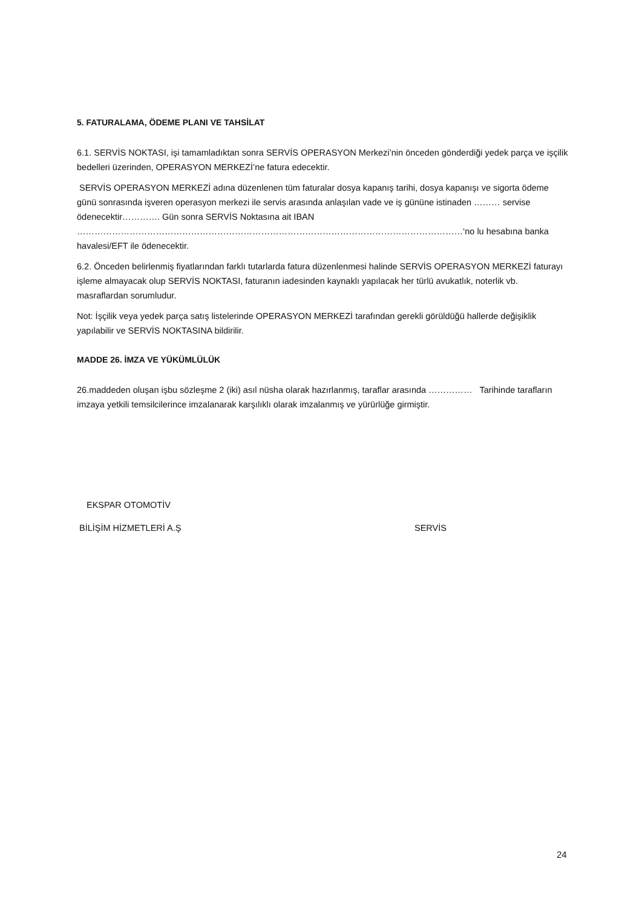5. FATURALAMA, ÖDEME PLANI VE TAHSİLAT
6.1. SERVİS NOKTASI, işi tamamladıktan sonra SERVİS OPERASYON Merkezi’nin önceden gönderdiği yedek parça ve işçilik bedelleri üzerinden, OPERASYON MERKEZİ’ne fatura edecektir.
SERVİS OPERASYON MERKEZİ adına düzenlenen tüm faturalar dosya kapanış tarihi, dosya kapanışı ve sigorta ödeme günü sonrasında işveren operasyon merkezi ile servis arasında anlaşılan vade ve iş gününe istinaden ……… servise ödenecektir…………. Gün sonra SERVİS Noktasına ait IBAN ……………………………………………………………………………………………………………………‘no lu hesabına banka havalesi/EFT ile ödenecektir.
6.2. Önceden belirlenmiş fiyatlarından farklı tutarlarda fatura düzenlenmesi halinde SERVİS OPERASYON MERKEZİ faturayı işleme almayacak olup SERVİS NOKTASI, faturanın iadesinden kaynaklı yapılacak her türlü avukatlık, noterlik vb. masraflardan sorumludur.
Not: İşçilik veya yedek parça satış listelerinde OPERASYON MERKEZİ tarafından gerekli görüldüğü hallerde değişiklik yapılabilir ve SERVİS NOKTASINA bildirilir.
MADDE 26. İMZA VE YÜKÜMLÜLÜK
26.maddeden oluşan işbu sözleşme 2 (iki) asıl nüsha olarak hazırlanmış, taraflar arasında …………… Tarihinde tarafların imzaya yetkili temsilcilerince imzalanarak karşılıklı olarak imzalanmış ve yürürlüğe girmiştir.
EKSPAR OTOMOTİV
BİLİŞİM HİZMETLERİ A.Ş SERVİS
24